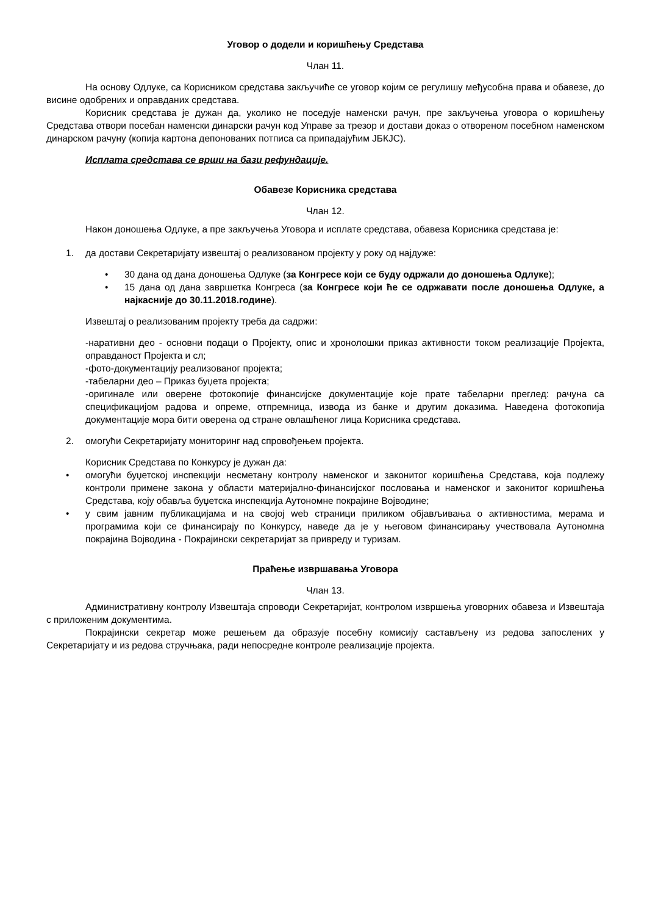Уговор о додели и коришћењу Средстава
Члан 11.
На основу Одлуке, са Корисником средстава закључиће се уговор којим се регулишу међусобна права и обавезе, до висине одобрених и оправданих средстава.
Корисник средстава је дужан да, уколико не поседује наменски рачун, пре закључења уговора о коришћењу Средстава отвори посебан наменски динарски рачун код Управе за трезор и достави доказ о отвореном посебном наменском динарском рачуну (копија картона депонованих потписа са припадајућим ЈБКЈС).
Исплата средстава се врши на бази рефундације.
Обавезе Корисника средстава
Члан 12.
Након доношења Одлуке, а пре закључења Уговора и исплате средстава, обавеза Корисника средстава је:
1. да достави Секретаријату извештај о реализованом пројекту у року од најдуже:
• 30 дана од дана доношења Одлуке (за Конгресе који се буду одржали до доношења Одлуке);
• 15 дана од дана завршетка Конгреса (за Конгресе који ће се одржавати после доношења Одлуке, а најкасније до 30.11.2018.године).
Извештај о реализованим пројекту треба да садржи:
-наративни део - основни подаци о Пројекту, опис и хронолошки приказ активности током реализације Пројекта, оправданост Пројекта и сл;
-фото-документацију реализованог пројекта;
-табеларни део – Приказ буџета пројекта;
-оригинале или оверене фотокопије финансијске документације које прате табеларни преглед: рачуна са спецификацијом радова и опреме, отпремница, извода из банке и другим доказима. Наведена фотокопија документације мора бити оверена од стране овлашћеног лица Корисника средстава.
2. омогући Секретаријату мониторинг над спровођењем пројекта.
Корисник Средстава по Конкурсу је дужан да:
• омогући буџетској инспекцији несметану контролу наменског и законитог коришћења Средстава, која подлежу контроли примене закона у области материјално-финансијског пословања и наменског и законитог коришћења Средстава, коју обавља буџетска инспекција Аутономне покрајине Војводине;
• у свим јавним публикацијама и на својој web страници приликом објављивања о активностима, мерама и програмима који се финансирају по Конкурсу, наведе да је у његовом финансирању учествовала Аутономна покрајина Војводина - Покрајински секретаријат за привреду и туризам.
Праћење извршавања Уговора
Члан 13.
Административну контролу Извештаја спроводи Секретаријат, контролом извршења уговорних обавеза и Извештаја с приложеним документима.
Покрајински секретар може решењем да образује посебну комисију састављену из редова запослених у Секретаријату и из редова стручњака, ради непосредне контроле реализације пројекта.